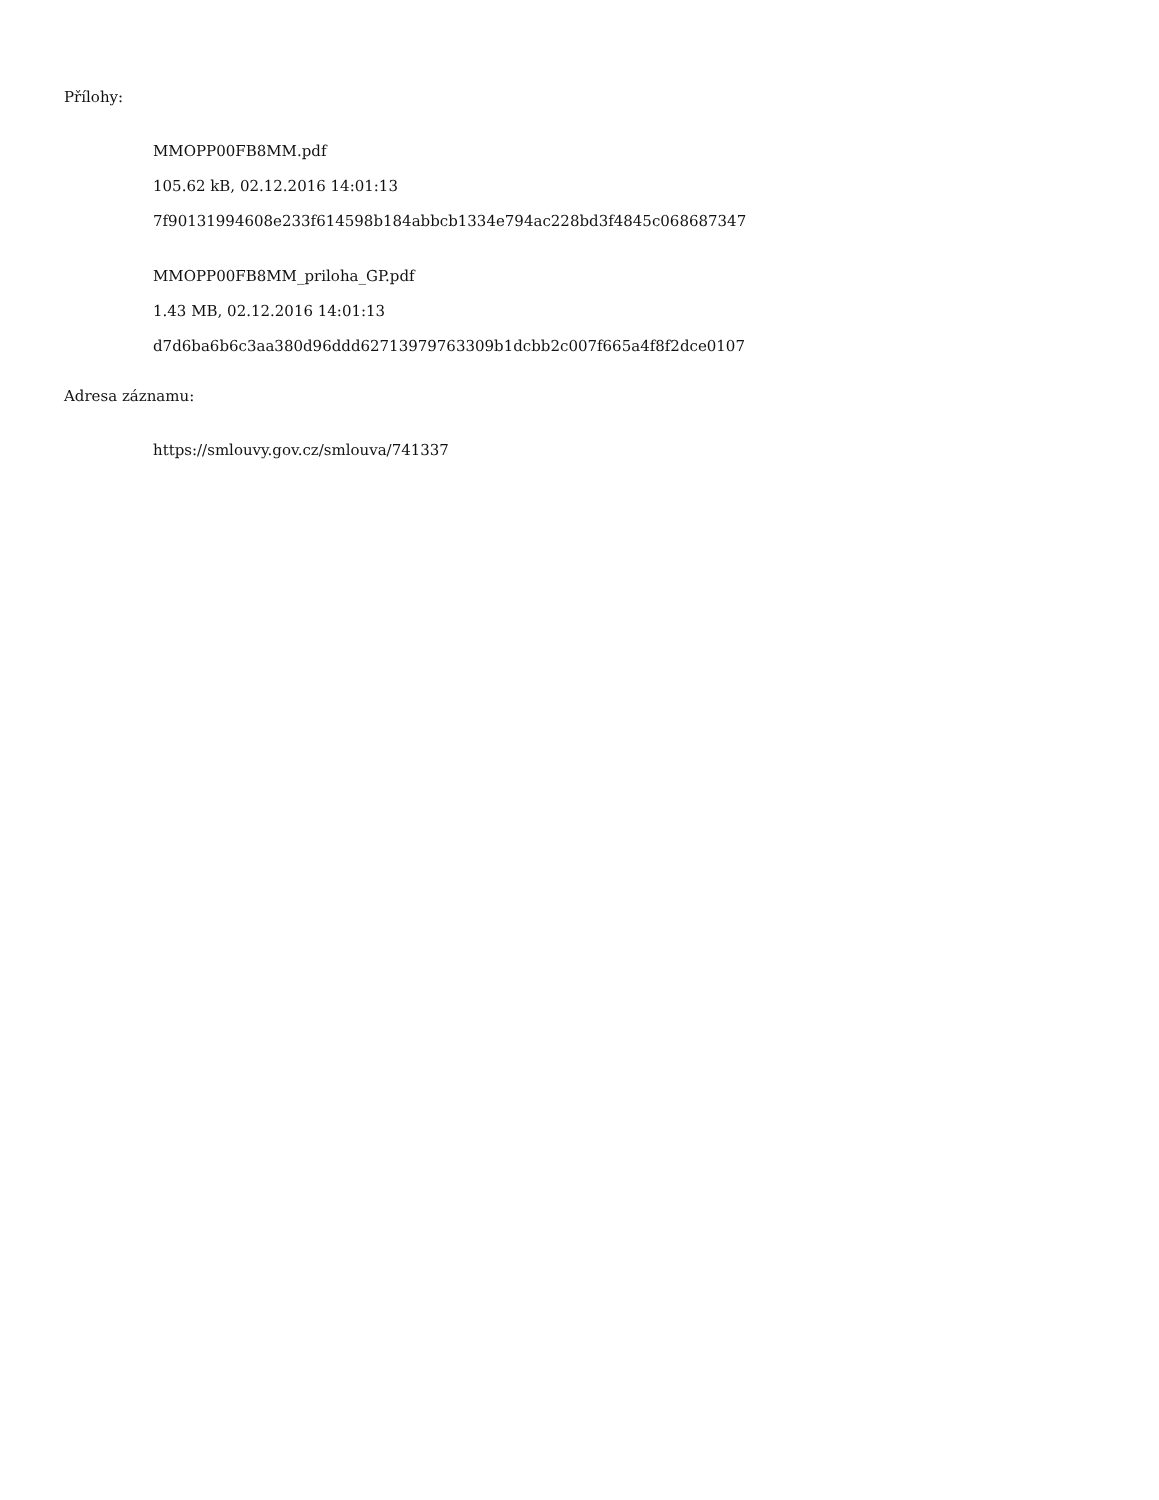Přílohy:
MMOPP00FB8MM.pdf
105.62 kB, 02.12.2016 14:01:13
7f90131994608e233f614598b184abbcb1334e794ac228bd3f4845c068687347
MMOPP00FB8MM_priloha_GP.pdf
1.43 MB, 02.12.2016 14:01:13
d7d6ba6b6c3aa380d96ddd62713979763309b1dcbb2c007f665a4f8f2dce0107
Adresa záznamu:
https://smlouvy.gov.cz/smlouva/741337